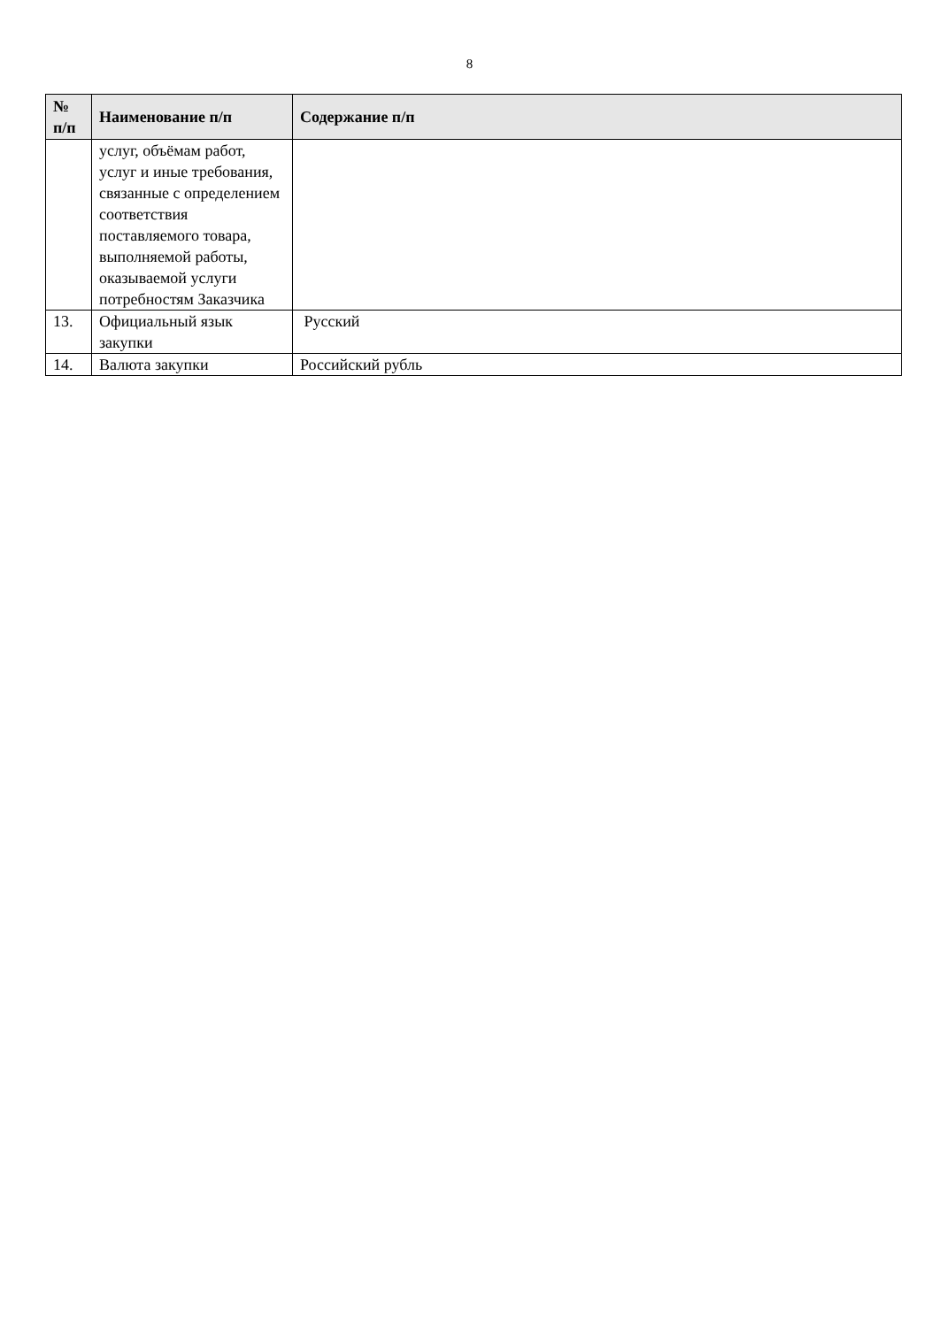8
| № п/п | Наименование п/п | Содержание п/п |
| --- | --- | --- |
| | услуг, объёмам работ, услуг и иные требования, связанные с определением соответствия поставляемого товара, выполняемой работы, оказываемой услуги потребностям Заказчика | |
| 13. | Официальный язык закупки | Русский |
| 14. | Валюта закупки | Российский рубль |